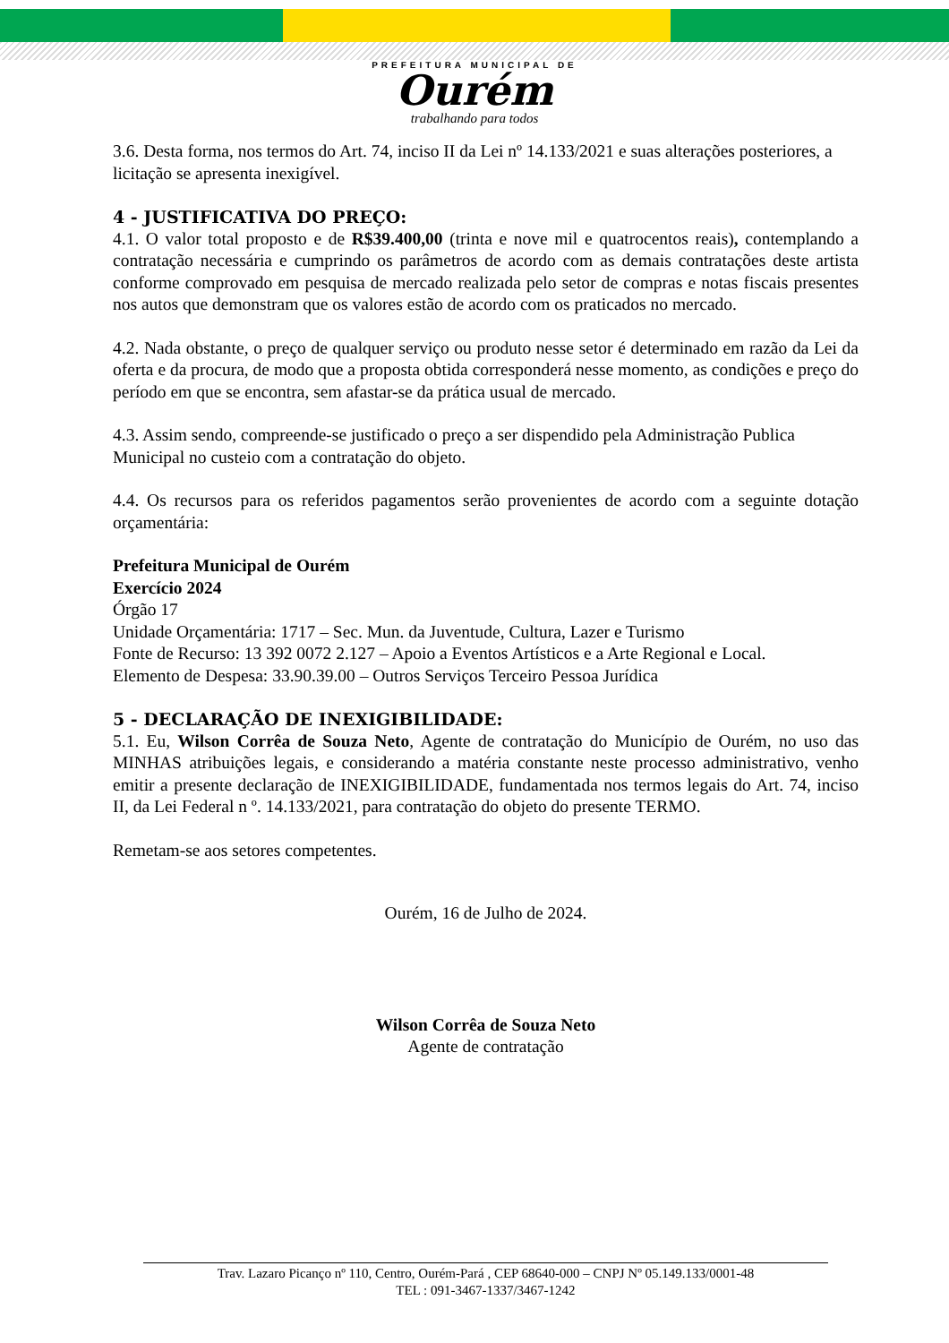PREFEITURA MUNICIPAL DE
Ourém
trabalhando para todos
3.6. Desta forma, nos termos do Art. 74, inciso II da Lei nº 14.133/2021 e suas alterações posteriores, a licitação se apresenta inexigível.
4 - JUSTIFICATIVA DO PREÇO:
4.1. O valor total proposto e de R$39.400,00 (trinta e nove mil e quatrocentos reais), contemplando a contratação necessária e cumprindo os parâmetros de acordo com as demais contratações deste artista conforme comprovado em pesquisa de mercado realizada pelo setor de compras e notas fiscais presentes nos autos que demonstram que os valores estão de acordo com os praticados no mercado.
4.2. Nada obstante, o preço de qualquer serviço ou produto nesse setor é determinado em razão da Lei da oferta e da procura, de modo que a proposta obtida corresponderá nesse momento, as condições e preço do período em que se encontra, sem afastar-se da prática usual de mercado.
4.3. Assim sendo, compreende-se justificado o preço a ser dispendido pela Administração Publica Municipal no custeio com a contratação do objeto.
4.4. Os recursos para os referidos pagamentos serão provenientes de acordo com a seguinte dotação orçamentária:
Prefeitura Municipal de Ourém
Exercício 2024
Órgão 17
Unidade Orçamentária: 1717 – Sec. Mun. da Juventude, Cultura, Lazer e Turismo
Fonte de Recurso: 13 392 0072 2.127 – Apoio a Eventos Artísticos e a Arte Regional e Local.
Elemento de Despesa: 33.90.39.00 – Outros Serviços Terceiro Pessoa Jurídica
5 - DECLARAÇÃO DE INEXIGIBILIDADE:
5.1. Eu, Wilson Corrêa de Souza Neto, Agente de contratação do Município de Ourém, no uso das MINHAS atribuições legais, e considerando a matéria constante neste processo administrativo, venho emitir a presente declaração de INEXIGIBILIDADE, fundamentada nos termos legais do Art. 74, inciso II, da Lei Federal n º. 14.133/2021, para contratação do objeto do presente TERMO.
Remetam-se aos setores competentes.
Ourém, 16 de Julho de 2024.
Wilson Corrêa de Souza Neto
Agente de contratação
Trav. Lazaro Picanço nº 110, Centro, Ourém-Pará , CEP 68640-000 – CNPJ Nº 05.149.133/0001-48
TEL : 091-3467-1337/3467-1242